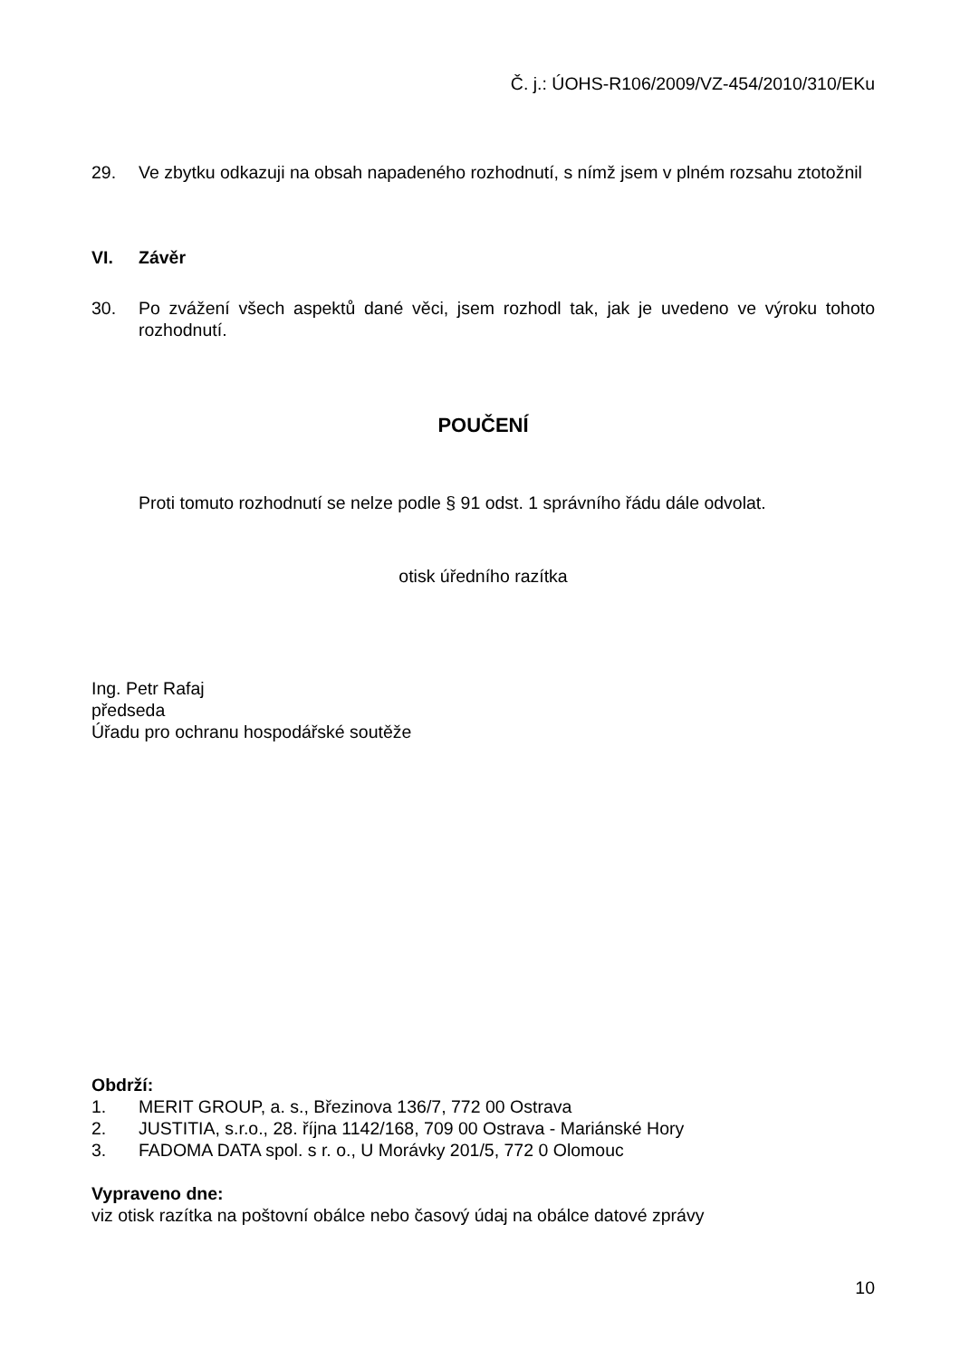Č. j.: ÚOHS-R106/2009/VZ-454/2010/310/EKu
29. Ve zbytku odkazuji na obsah napadeného rozhodnutí, s nímž jsem v plném rozsahu ztotožnil
VI. Závěr
30. Po zvážení všech aspektů dané věci, jsem rozhodl tak, jak je uvedeno ve výroku tohoto rozhodnutí.
POUČENÍ
Proti tomuto rozhodnutí se nelze podle § 91 odst. 1 správního řádu dále odvolat.
otisk úředního razítka
Ing. Petr Rafaj
předseda
Úřadu pro ochranu hospodářské soutěže
Obdrží:
1. MERIT GROUP, a. s., Březinova 136/7, 772 00 Ostrava
2. JUSTITIA, s.r.o., 28. října 1142/168, 709 00 Ostrava - Mariánské Hory
3. FADOMA DATA spol. s r. o., U Morávky 201/5, 772 0 Olomouc
Vypraveno dne:
viz otisk razítka na poštovní obálce nebo časový údaj na obálce datové zprávy
10